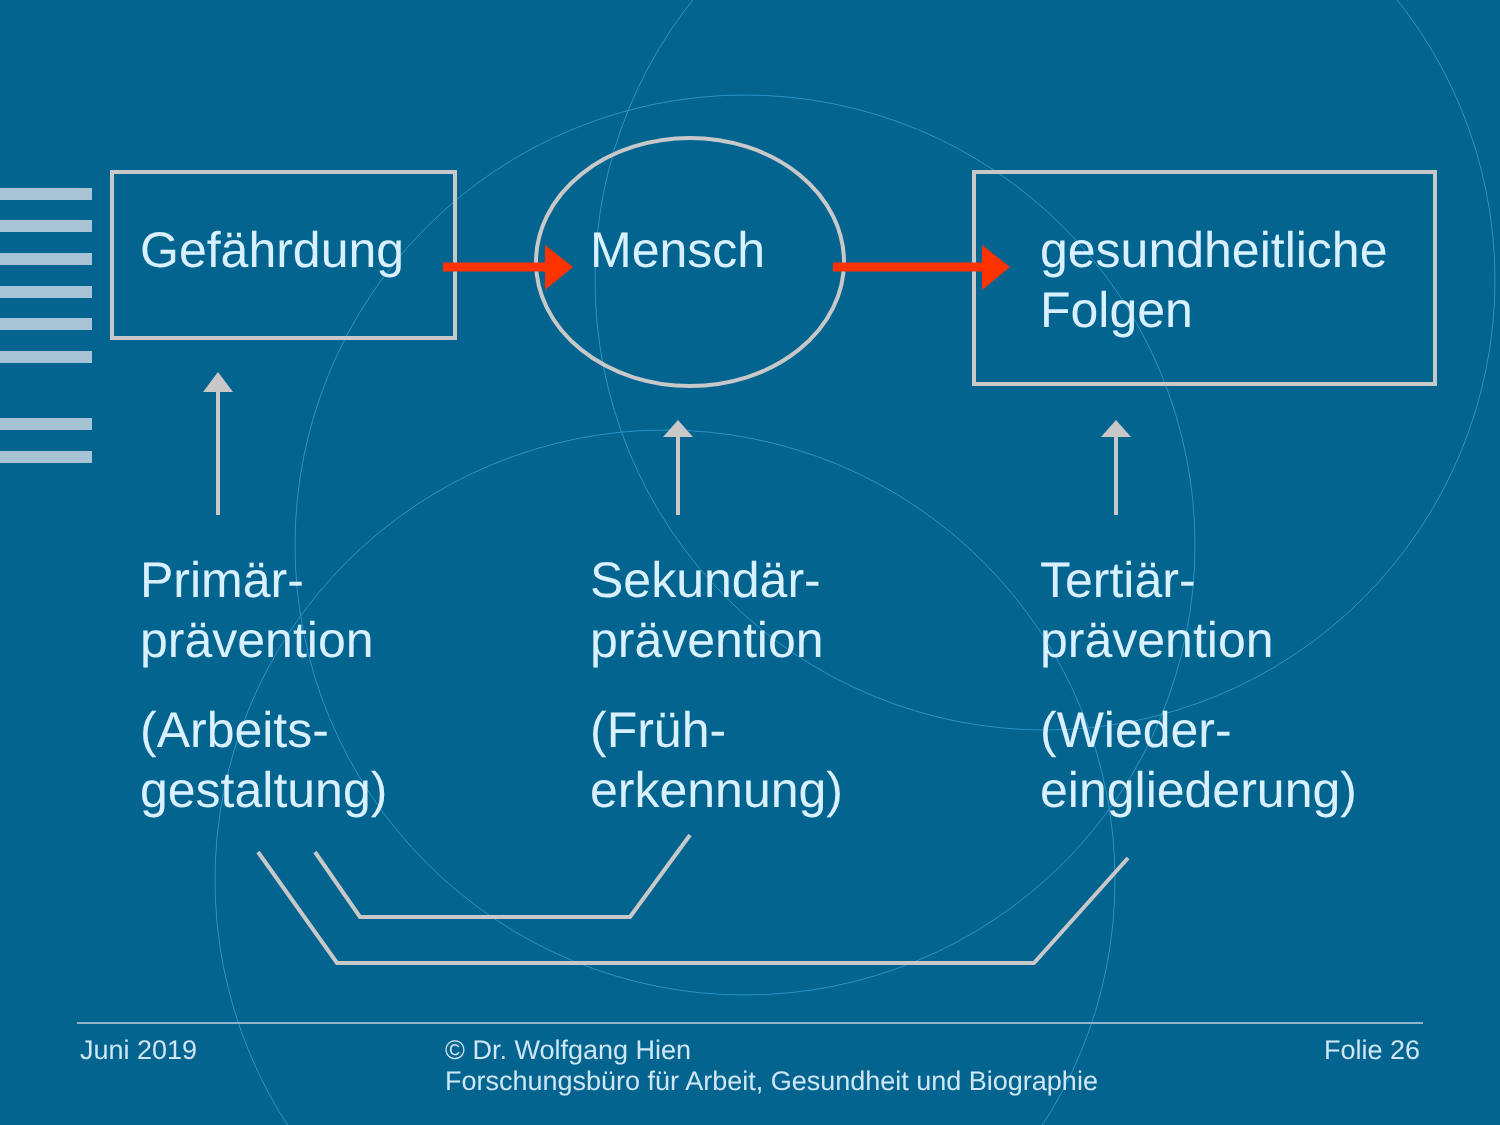Gefährdung Mensch gesundheitliche
Folgen
Primär-
prävention
(Arbeits-
gestaltung)
Sekundär-
prävention
(Früh-
erkennung)
Tertiär-
prävention
(Wieder-
eingliederung)
Juni 2019 © Dr. Wolfgang Hien
Forschungsbüro für Arbeit, Gesundheit und Biographie
Folie 26